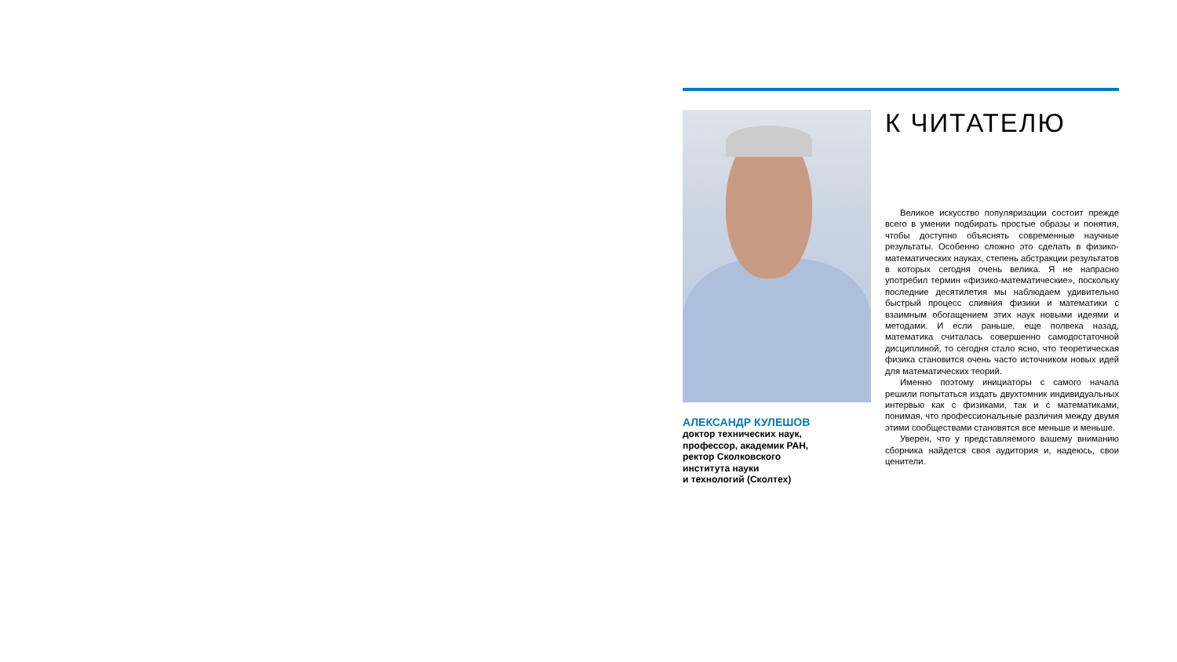АЛЕКСАНДР КУЛЕШОВ
доктор технических наук,
профессор, академик РАН,
ректор Сколковского
института науки
и технологий (Сколтех)
К ЧИТАТЕЛЮ
Великое искусство популяризации состоит прежде всего в умении подбирать простые образы и понятия, чтобы доступно объяснять современные научные результаты. Особенно сложно это сделать в физико-математических науках, степень абстракции результатов в которых сегодня очень велика. Я не напрасно употребил термин «физико-математические», поскольку последние десятилетия мы наблюдаем удивительно быстрый процесс слияния физики и математики с взаимным обогащением этих наук новыми идеями и методами. И если раньше, еще полвека назад, математика считалась совершенно самодостаточной дисциплиной, то сегодня стало ясно, что теоретическая физика становится очень часто источником новых идей для математических теорий.
Именно поэтому инициаторы с самого начала решили попытаться издать двухтомник индивидуальных интервью как с физиками, так и с математиками, понимая, что профессиональные различия между двумя этими сообществами становятся все меньше и меньше.
Уверен, что у представляемого вашему вниманию сборника найдется своя аудитория и, надеюсь, свои ценители.